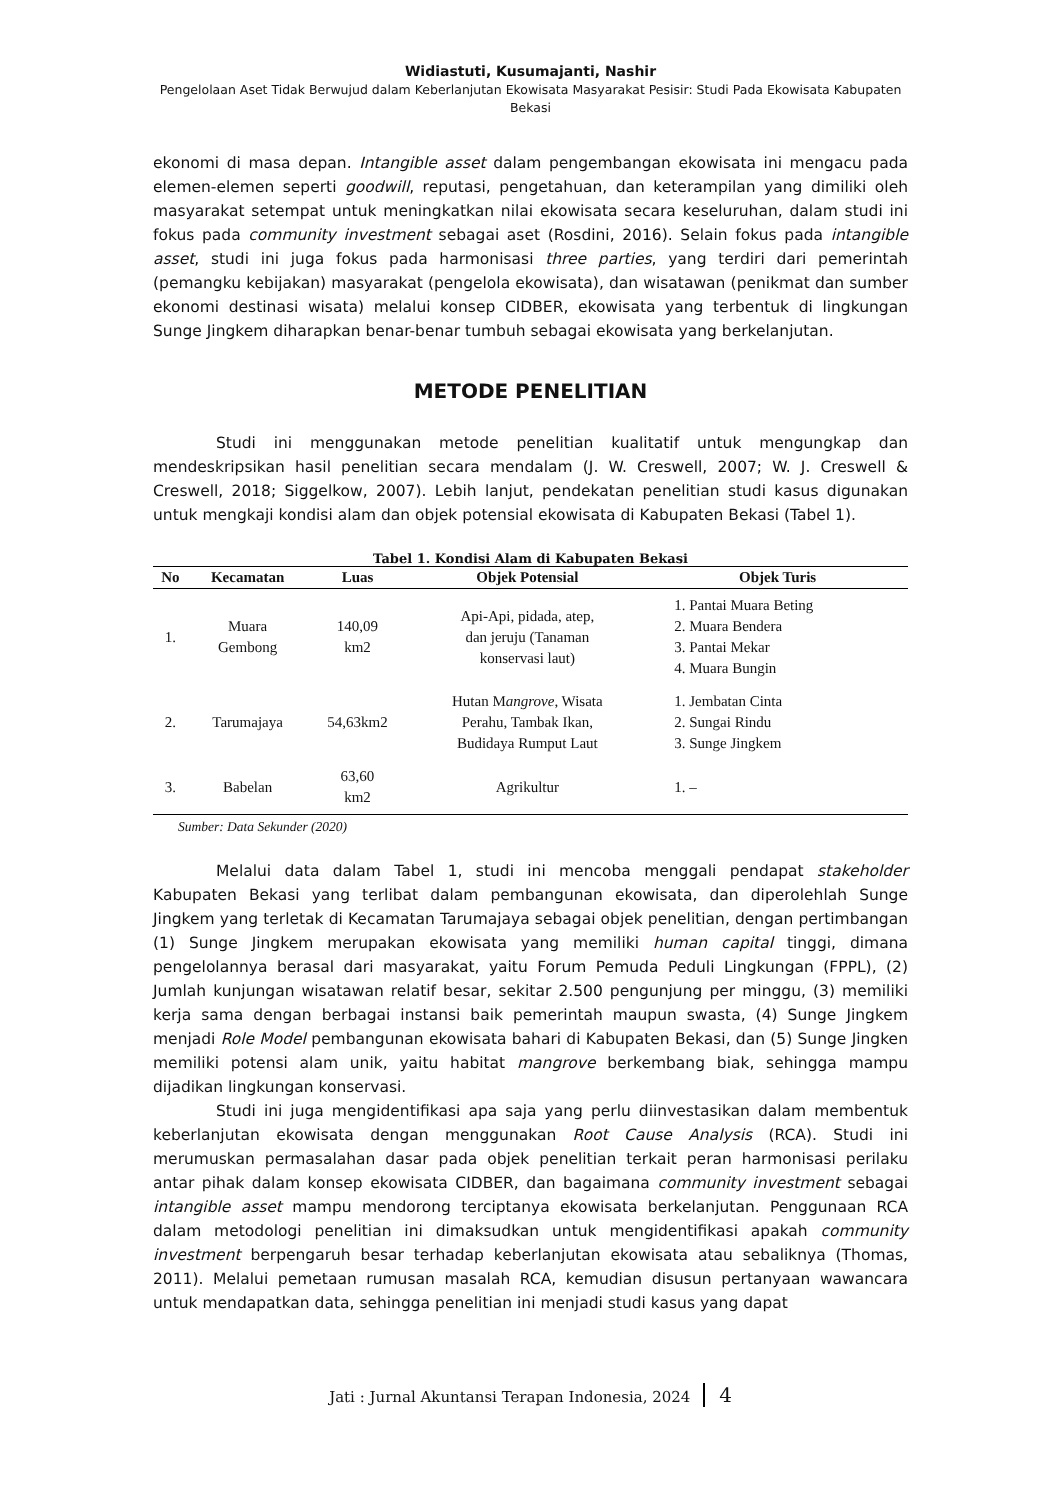Widiastuti, Kusumajanti, Nashir
Pengelolaan Aset Tidak Berwujud dalam Keberlanjutan Ekowisata Masyarakat Pesisir: Studi Pada Ekowisata Kabupaten Bekasi
ekonomi di masa depan. Intangible asset dalam pengembangan ekowisata ini mengacu pada elemen-elemen seperti goodwill, reputasi, pengetahuan, dan keterampilan yang dimiliki oleh masyarakat setempat untuk meningkatkan nilai ekowisata secara keseluruhan, dalam studi ini fokus pada community investment sebagai aset (Rosdini, 2016). Selain fokus pada intangible asset, studi ini juga fokus pada harmonisasi three parties, yang terdiri dari pemerintah (pemangku kebijakan) masyarakat (pengelola ekowisata), dan wisatawan (penikmat dan sumber ekonomi destinasi wisata) melalui konsep CIDBER, ekowisata yang terbentuk di lingkungan Sunge Jingkem diharapkan benar-benar tumbuh sebagai ekowisata yang berkelanjutan.
METODE PENELITIAN
Studi ini menggunakan metode penelitian kualitatif untuk mengungkap dan mendeskripsikan hasil penelitian secara mendalam (J. W. Creswell, 2007; W. J. Creswell & Creswell, 2018; Siggelkow, 2007). Lebih lanjut, pendekatan penelitian studi kasus digunakan untuk mengkaji kondisi alam dan objek potensial ekowisata di Kabupaten Bekasi (Tabel 1).
Tabel 1. Kondisi Alam di Kabupaten Bekasi
| No | Kecamatan | Luas | Objek Potensial | Objek Turis |
| --- | --- | --- | --- | --- |
| 1. | Muara Gembong | 140,09 km2 | Api-Api, pidada, atep, dan jeruju (Tanaman konservasi laut) | 1. Pantai Muara Beting 2. Muara Bendera 3. Pantai Mekar 4. Muara Bungin |
| 2. | Tarumajaya | 54,63km2 | Hutan M angrove , Wisata Perahu, Tambak Ikan, Budidaya Rumput Laut | 1. Jembatan Cinta 2. Sungai Rindu 3. Sunge Jingkem |
| 3. | Babelan | 63,60 km2 | Agrikultur | 1. – |
Sumber: Data Sekunder (2020)
Melalui data dalam Tabel 1, studi ini mencoba menggali pendapat stakeholder Kabupaten Bekasi yang terlibat dalam pembangunan ekowisata, dan diperolehlah Sunge Jingkem yang terletak di Kecamatan Tarumajaya sebagai objek penelitian, dengan pertimbangan (1) Sunge Jingkem merupakan ekowisata yang memiliki human capital tinggi, dimana pengelolannya berasal dari masyarakat, yaitu Forum Pemuda Peduli Lingkungan (FPPL), (2) Jumlah kunjungan wisatawan relatif besar, sekitar 2.500 pengunjung per minggu, (3) memiliki kerja sama dengan berbagai instansi baik pemerintah maupun swasta, (4) Sunge Jingkem menjadi Role Model pembangunan ekowisata bahari di Kabupaten Bekasi, dan (5) Sunge Jingken memiliki potensi alam unik, yaitu habitat mangrove berkembang biak, sehingga mampu dijadikan lingkungan konservasi.
Studi ini juga mengidentifikasi apa saja yang perlu diinvestasikan dalam membentuk keberlanjutan ekowisata dengan menggunakan Root Cause Analysis (RCA). Studi ini merumuskan permasalahan dasar pada objek penelitian terkait peran harmonisasi perilaku antar pihak dalam konsep ekowisata CIDBER, dan bagaimana community investment sebagai intangible asset mampu mendorong terciptanya ekowisata berkelanjutan. Penggunaan RCA dalam metodologi penelitian ini dimaksudkan untuk mengidentifikasi apakah community investment berpengaruh besar terhadap keberlanjutan ekowisata atau sebaliknya (Thomas, 2011). Melalui pemetaan rumusan masalah RCA, kemudian disusun pertanyaan wawancara untuk mendapatkan data, sehingga penelitian ini menjadi studi kasus yang dapat
Jati : Jurnal Akuntansi Terapan Indonesia, 2024 4